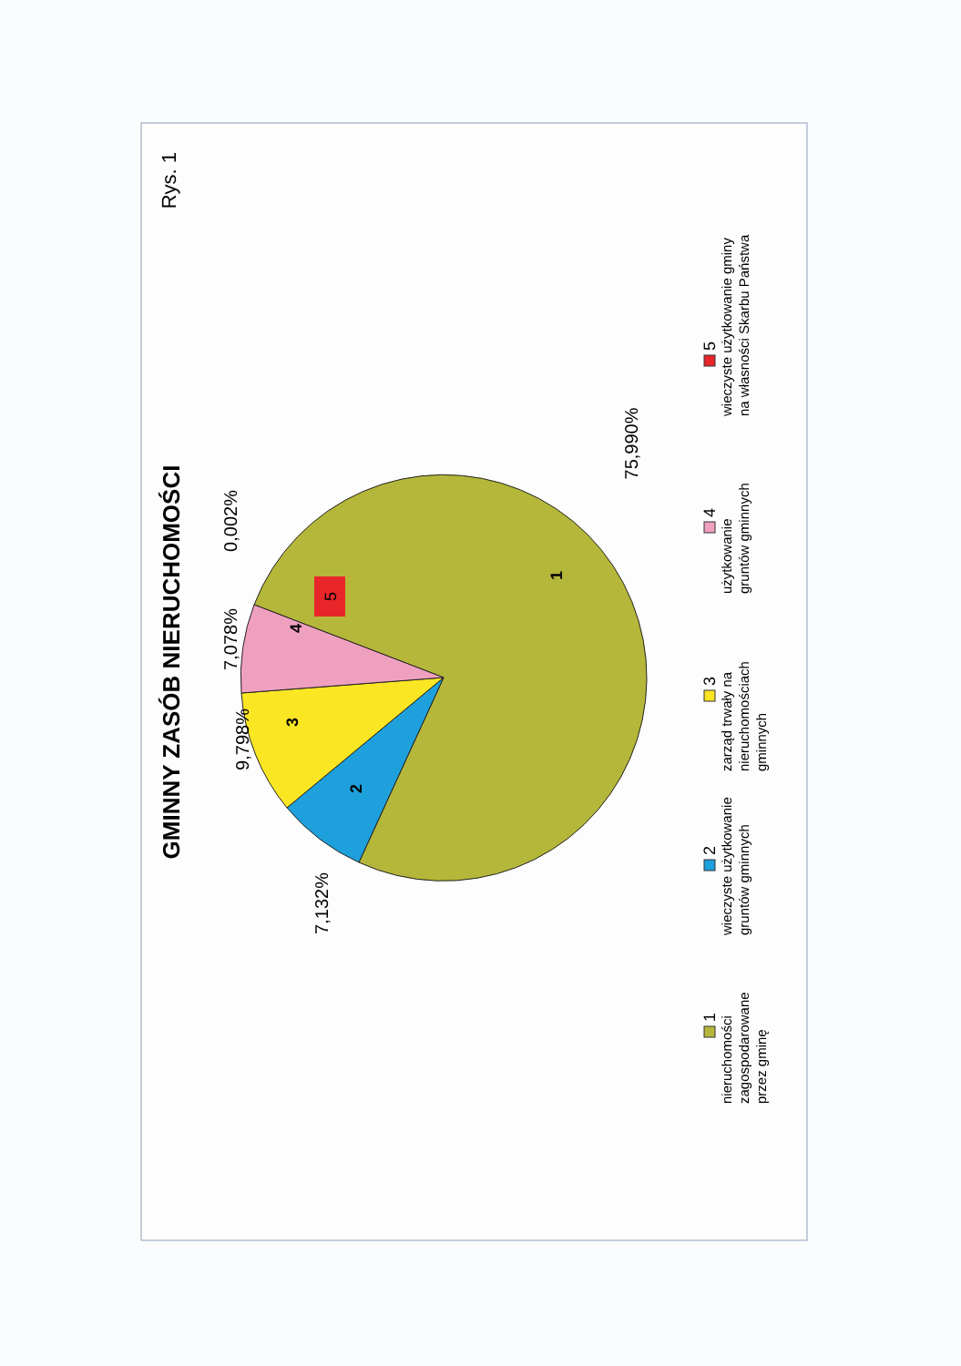Rys. 1
GMINNY ZASÓB NIERUCHOMOŚCI
5
4
3
2
1
7,078%
9,798%
7,132%
0,002%
75,990%
1
nieruchomości
zagospodarowane
przez gminę
2
wieczyste użytkowanie
gruntów gminnych
3
zarząd trwały na
nieruchomościach
gminnych
4
użytkowanie
gruntów gminnych
5
wieczyste użytkowanie gminy
na własności Skarbu Państwa